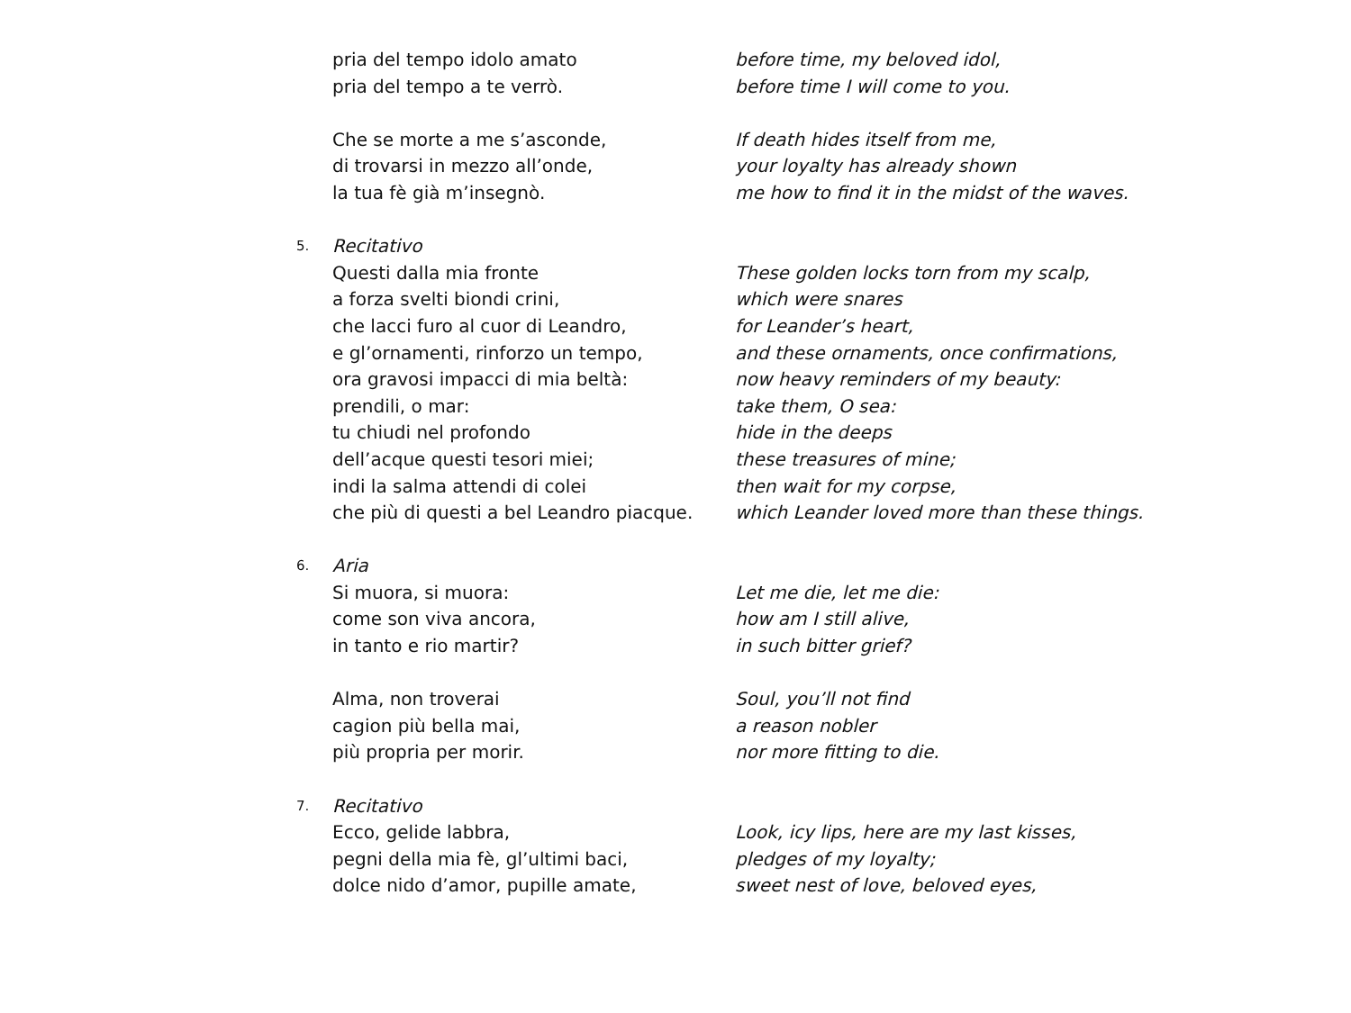pria del tempo idolo amato before time, my beloved idol,
pria del tempo a te verrò. before time I will come to you.
Che se morte a me s’asconde, If death hides itself from me,
di trovarsi in mezzo all’onde, your loyalty has already shown
la tua fè già m’insegnò. me how to find it in the midst of the waves.
5.
Recitativo
Questi dalla mia fronte These golden locks torn from my scalp,
a forza svelti biondi crini, which were snares
che lacci furo al cuor di Leandro, for Leander’s heart,
e gl’ornamenti, rinforzo un tempo, and these ornaments, once confirmations,
ora gravosi impacci di mia beltà: now heavy reminders of my beauty:
prendili, o mar: take them, O sea:
tu chiudi nel profondo hide in the deeps
dell’acque questi tesori miei; these treasures of mine;
indi la salma attendi di colei then wait for my corpse,
che più di questi a bel Leandro piacque.
which Leander loved more than these things.
6.
Aria
Si muora, si muora: Let me die, let me die:
come son viva ancora, how am I still alive,
in tanto e rio martir? in such bitter grief?
Alma, non troverai Soul, you’ll not find
cagion più bella mai, a reason nobler
più propria per morir. nor more fitting to die.
7.
Recitativo
Ecco, gelide labbra, Look, icy lips, here are my last kisses,
pegni della mia fè, gl’ultimi baci, pledges of my loyalty;
dolce nido d’amor, pupille amate, sweet nest of love, beloved eyes,